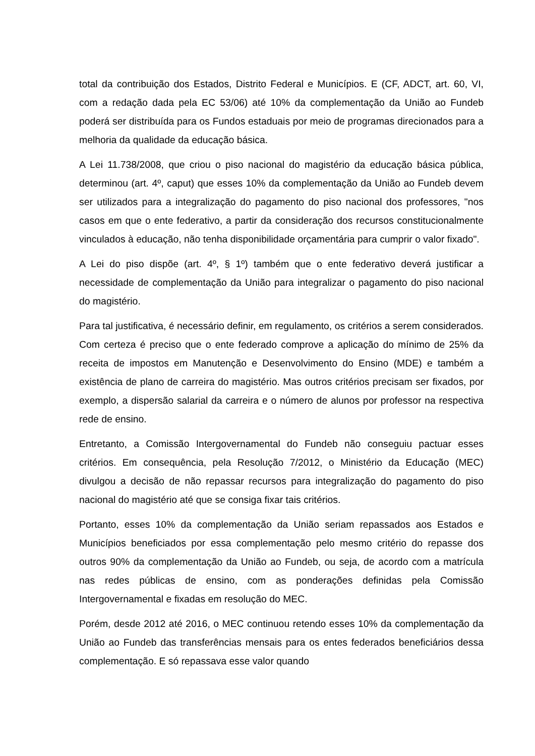total da contribuição dos Estados, Distrito Federal e Municípios. E (CF, ADCT, art. 60, VI, com a redação dada pela EC 53/06) até 10% da complementação da União ao Fundeb poderá ser distribuída para os Fundos estaduais por meio de programas direcionados para a melhoria da qualidade da educação básica.
A Lei 11.738/2008, que criou o piso nacional do magistério da educação básica pública, determinou (art. 4º, caput) que esses 10% da complementação da União ao Fundeb devem ser utilizados para a integralização do pagamento do piso nacional dos professores, "nos casos em que o ente federativo, a partir da consideração dos recursos constitucionalmente vinculados à educação, não tenha disponibilidade orçamentária para cumprir o valor fixado".
A Lei do piso dispõe (art. 4º, § 1º) também que o ente federativo deverá justificar a necessidade de complementação da União para integralizar o pagamento do piso nacional do magistério.
Para tal justificativa, é necessário definir, em regulamento, os critérios a serem considerados. Com certeza é preciso que o ente federado comprove a aplicação do mínimo de 25% da receita de impostos em Manutenção e Desenvolvimento do Ensino (MDE) e também a existência de plano de carreira do magistério. Mas outros critérios precisam ser fixados, por exemplo, a dispersão salarial da carreira e o número de alunos por professor na respectiva rede de ensino.
Entretanto, a Comissão Intergovernamental do Fundeb não conseguiu pactuar esses critérios. Em consequência, pela Resolução 7/2012, o Ministério da Educação (MEC) divulgou a decisão de não repassar recursos para integralização do pagamento do piso nacional do magistério até que se consiga fixar tais critérios.
Portanto, esses 10% da complementação da União seriam repassados aos Estados e Municípios beneficiados por essa complementação pelo mesmo critério do repasse dos outros 90% da complementação da União ao Fundeb, ou seja, de acordo com a matrícula nas redes públicas de ensino, com as ponderações definidas pela Comissão Intergovernamental e fixadas em resolução do MEC.
Porém, desde 2012 até 2016, o MEC continuou retendo esses 10% da complementação da União ao Fundeb das transferências mensais para os entes federados beneficiários dessa complementação. E só repassava esse valor quando